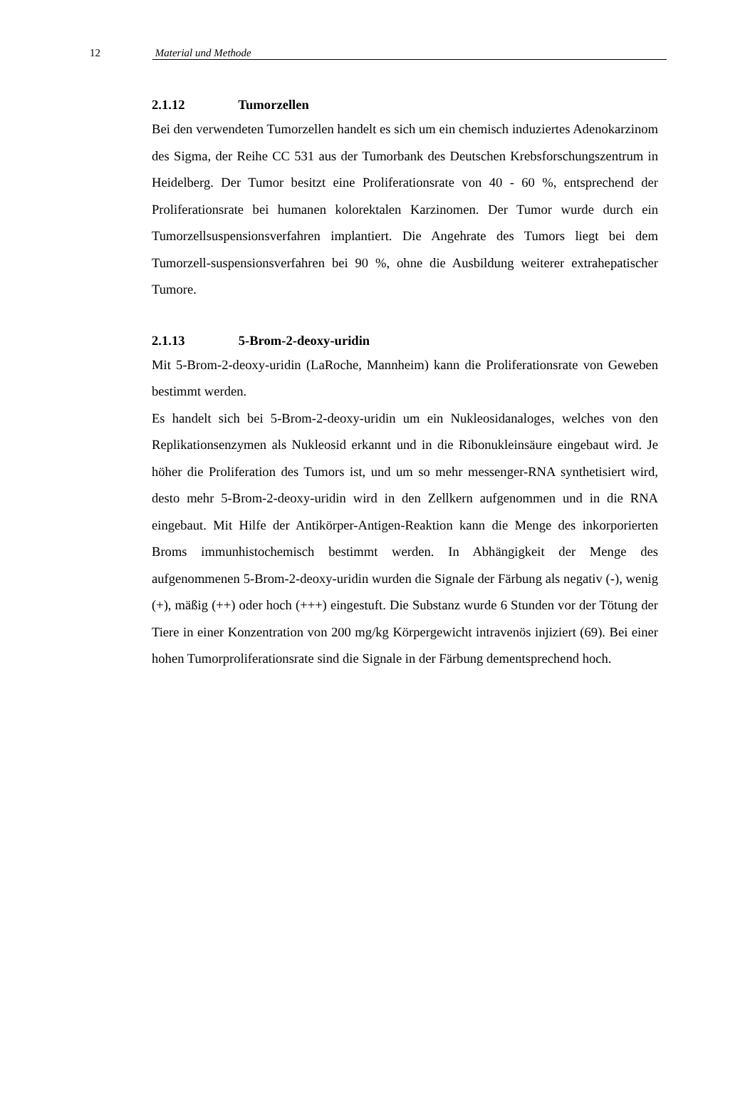12 Material und Methode
2.1.12 Tumorzellen
Bei den verwendeten Tumorzellen handelt es sich um ein chemisch induziertes Adenokarzinom des Sigma, der Reihe CC 531 aus der Tumorbank des Deutschen Krebsforschungszentrum in Heidelberg. Der Tumor besitzt eine Proliferationsrate von 40 - 60 %, entsprechend der Proliferationsrate bei humanen kolorektalen Karzinomen. Der Tumor wurde durch ein Tumorzellsuspensionsverfahren implantiert. Die Angehrate des Tumors liegt bei dem Tumorzell-suspensionsverfahren bei 90 %, ohne die Ausbildung weiterer extrahepatischer Tumore.
2.1.13 5-Brom-2-deoxy-uridin
Mit 5-Brom-2-deoxy-uridin (LaRoche, Mannheim) kann die Proliferationsrate von Geweben bestimmt werden.
Es handelt sich bei 5-Brom-2-deoxy-uridin um ein Nukleosidanaloges, welches von den Replikationsenzymen als Nukleosid erkannt und in die Ribonukleinsäure eingebaut wird. Je höher die Proliferation des Tumors ist, und um so mehr messenger-RNA synthetisiert wird, desto mehr 5-Brom-2-deoxy-uridin wird in den Zellkern aufgenommen und in die RNA eingebaut. Mit Hilfe der Antikörper-Antigen-Reaktion kann die Menge des inkorporierten Broms immunhistochemisch bestimmt werden. In Abhängigkeit der Menge des aufgenommenen 5-Brom-2-deoxy-uridin wurden die Signale der Färbung als negativ (-), wenig (+), mäßig (++) oder hoch (+++) eingestuft. Die Substanz wurde 6 Stunden vor der Tötung der Tiere in einer Konzentration von 200 mg/kg Körpergewicht intravenös injiziert (69). Bei einer hohen Tumorproliferationsrate sind die Signale in der Färbung dementsprechend hoch.